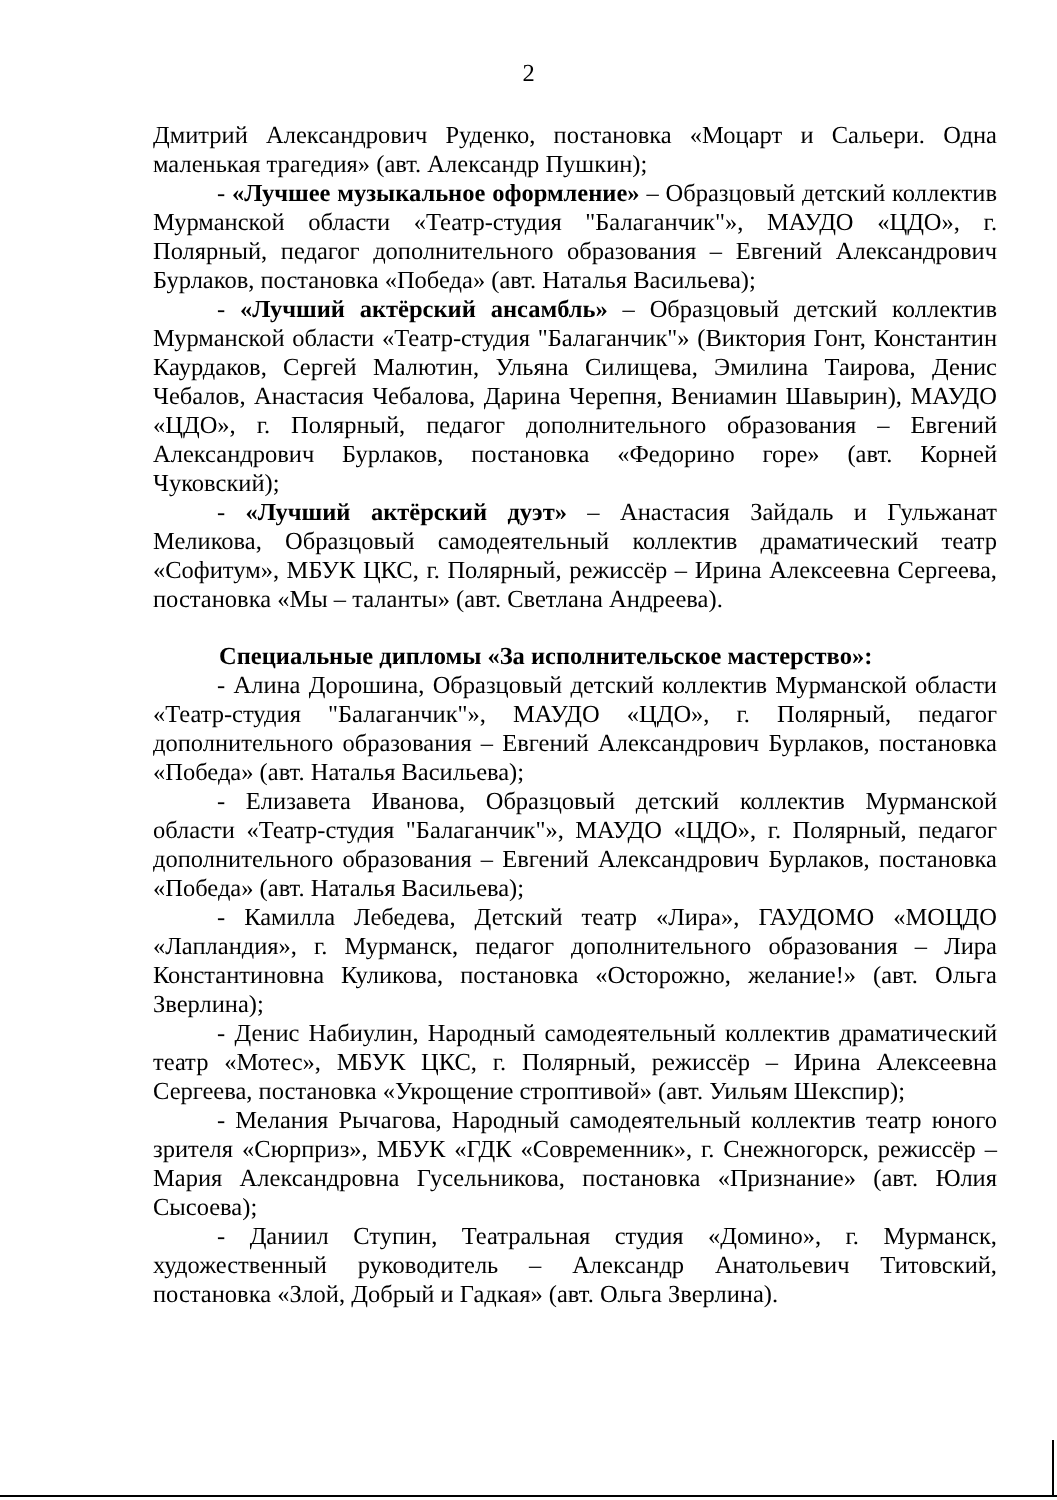2
Дмитрий Александрович Руденко, постановка «Моцарт и Сальери. Одна маленькая трагедия» (авт. Александр Пушкин);
- «Лучшее музыкальное оформление» – Образцовый детский коллектив Мурманской области «Театр-студия "Балаганчик"», МАУДО «ЦДО», г. Полярный, педагог дополнительного образования – Евгений Александрович Бурлаков, постановка «Победа» (авт. Наталья Васильева);
- «Лучший актёрский ансамбль» – Образцовый детский коллектив Мурманской области «Театр-студия "Балаганчик"» (Виктория Гонт, Константин Каурдаков, Сергей Малютин, Ульяна Силищева, Эмилина Таирова, Денис Чебалов, Анастасия Чебалова, Дарина Черепня, Вениамин Шавырин), МАУДО «ЦДО», г. Полярный, педагог дополнительного образования – Евгений Александрович Бурлаков, постановка «Федорино горе» (авт. Корней Чуковский);
- «Лучший актёрский дуэт» – Анастасия Зайдаль и Гульжанат Меликова, Образцовый самодеятельный коллектив драматический театр «Софитум», МБУК ЦКС, г. Полярный, режиссёр – Ирина Алексеевна Сергеева, постановка «Мы – таланты» (авт. Светлана Андреева).
Специальные дипломы «За исполнительское мастерство»:
- Алина Дорошина, Образцовый детский коллектив Мурманской области «Театр-студия "Балаганчик"», МАУДО «ЦДО», г. Полярный, педагог дополнительного образования – Евгений Александрович Бурлаков, постановка «Победа» (авт. Наталья Васильева);
- Елизавета Иванова, Образцовый детский коллектив Мурманской области «Театр-студия "Балаганчик"», МАУДО «ЦДО», г. Полярный, педагог дополнительного образования – Евгений Александрович Бурлаков, постановка «Победа» (авт. Наталья Васильева);
- Камилла Лебедева, Детский театр «Лира», ГАУДОМО «МОЦДО «Лапландия», г. Мурманск, педагог дополнительного образования – Лира Константиновна Куликова, постановка «Осторожно, желание!» (авт. Ольга Зверлина);
- Денис Набиулин, Народный самодеятельный коллектив драматический театр «Мотес», МБУК ЦКС, г. Полярный, режиссёр – Ирина Алексеевна Сергеева, постановка «Укрощение строптивой» (авт. Уильям Шекспир);
- Мелания Рычагова, Народный самодеятельный коллектив театр юного зрителя «Сюрприз», МБУК «ГДК «Современник», г. Снежногорск, режиссёр – Мария Александровна Гусельникова, постановка «Признание» (авт. Юлия Сысоева);
- Даниил Ступин, Театральная студия «Домино», г. Мурманск, художественный руководитель – Александр Анатольевич Титовский, постановка «Злой, Добрый и Гадкая» (авт. Ольга Зверлина).